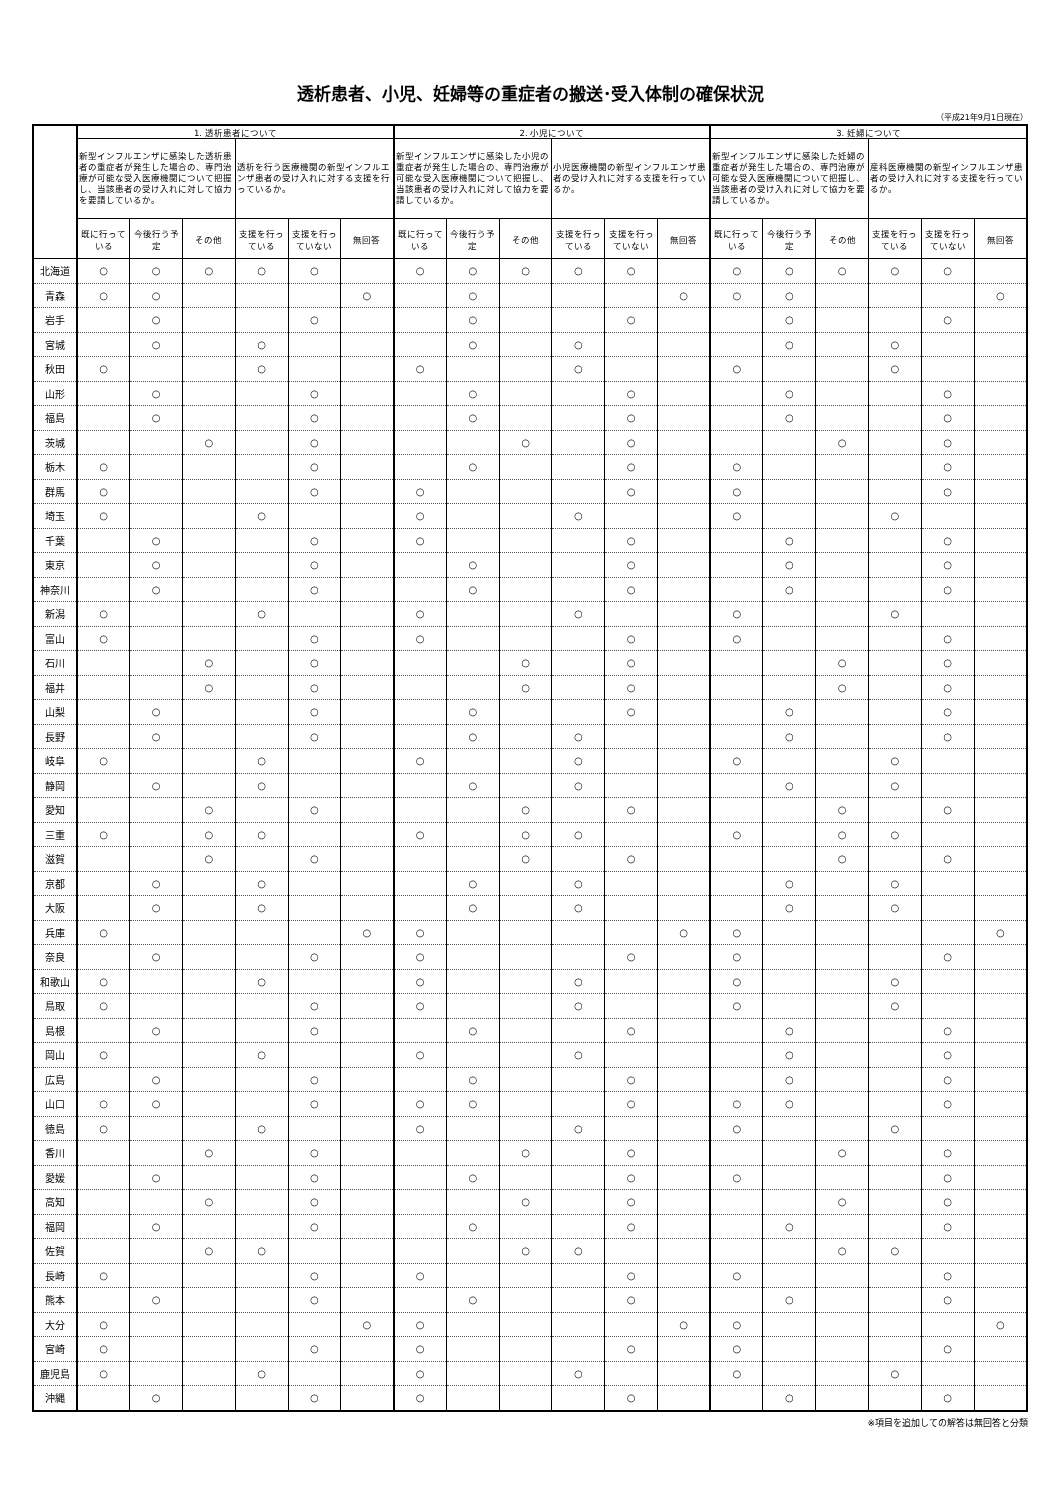透析患者、小児、妊婦等の重症者の搬送･受入体制の確保状況
（平成21年9月1日現在）
| | 1. 透析患者について | | | | | | 2. 小児について | | | | | | 3. 妊婦について | | | | | |
| --- | --- | --- | --- | --- | --- | --- | --- | --- | --- | --- | --- | --- | --- | --- | --- | --- | --- | --- |
| | 新型インフルエンザに感染した透析患者の重症者が発生した場合の、専門治療が可能な受入医療機関について把握し、当該患者の受け入れに対して協力を要請しているか。 | | | 透析を行う医療機関の新型インフルエンザ患者の受け入れに対する支援を行っているか。 | | | 新型インフルエンザに感染した小児の重症者が発生した場合の、専門治療が可能な受入医療機関について把握し、当該患者の受け入れに対して協力を要請しているか。 | | | 小児医療機関の新型インフルエンザ患者の受け入れに対する支援を行っているか。 | | | 新型インフルエンザに感染した妊婦の重症者が発生した場合の、専門治療が可能な受入医療機関について把握し、当該患者の受け入れに対して協力を要請しているか。 | | | 産科医療機関の新型インフルエンザ患者の受け入れに対する支援を行っているか。 | | |
| | 既に行っている | 今後行う予定 | その他 | 支援を行っている | 支援を行っていない | 無回答 | 既に行っている | 今後行う予定 | その他 | 支援を行っている | 支援を行っていない | 無回答 | 既に行っている | 今後行う予定 | その他 | 支援を行っている | 支援を行っていない | 無回答 |
| 北海道 | ○ | ○ | ○ | ○ | ○ | | ○ | ○ | ○ | ○ | ○ | | ○ | ○ | ○ | ○ | ○ | |
| 青森 | ○ | ○ | | | | ○ | | ○ | | | | ○ | ○ | ○ | | | | ○ |
| 岩手 | | ○ | | | ○ | | | ○ | | | ○ | | | ○ | | | ○ | |
| 宮城 | | ○ | | ○ | | | | ○ | | ○ | | | | ○ | | ○ | | |
| 秋田 | ○ | | | ○ | | | ○ | | | ○ | | | ○ | | | ○ | | |
| 山形 | | ○ | | | ○ | | | ○ | | | ○ | | | ○ | | | ○ | |
| 福島 | | ○ | | | ○ | | | ○ | | | ○ | | | ○ | | | ○ | |
| 茨城 | | | ○ | | ○ | | | | ○ | | ○ | | | | ○ | | ○ | |
| 栃木 | ○ | | | | ○ | | | ○ | | | ○ | | ○ | | | | ○ | |
| 群馬 | ○ | | | | ○ | | ○ | | | | ○ | | ○ | | | | ○ | |
| 埼玉 | ○ | | | ○ | | | ○ | | | ○ | | | ○ | | | ○ | | |
| 千葉 | | ○ | | | ○ | | ○ | | | | ○ | | | ○ | | | ○ | |
| 東京 | | ○ | | | ○ | | | ○ | | | ○ | | | ○ | | | ○ | |
| 神奈川 | | ○ | | | ○ | | | ○ | | | ○ | | | ○ | | | ○ | |
| 新潟 | ○ | | | ○ | | | ○ | | | ○ | | | ○ | | | ○ | | |
| 富山 | ○ | | | | ○ | | ○ | | | | ○ | | ○ | | | | ○ | |
| 石川 | | | ○ | | ○ | | | | ○ | | ○ | | | | ○ | | ○ | |
| 福井 | | | ○ | | ○ | | | | ○ | | ○ | | | | ○ | | ○ | |
| 山梨 | | ○ | | | ○ | | | ○ | | | ○ | | | ○ | | | ○ | |
| 長野 | | ○ | | | ○ | | | ○ | | ○ | | | | ○ | | | ○ | |
| 岐阜 | ○ | | | ○ | | | ○ | | | ○ | | | ○ | | | ○ | | |
| 静岡 | | ○ | | ○ | | | | ○ | | ○ | | | | ○ | | ○ | | |
| 愛知 | | | ○ | | ○ | | | | ○ | | ○ | | | | ○ | | ○ | |
| 三重 | ○ | | ○ | ○ | | | ○ | | ○ | ○ | | | ○ | | ○ | ○ | | |
| 滋賀 | | | ○ | | ○ | | | | ○ | | ○ | | | | ○ | | ○ | |
| 京都 | | ○ | | ○ | | | | ○ | | ○ | | | | ○ | | ○ | | |
| 大阪 | | ○ | | ○ | | | | ○ | | ○ | | | | ○ | | ○ | | |
| 兵庫 | ○ | | | | | ○ | ○ | | | | | ○ | ○ | | | | | ○ |
| 奈良 | | ○ | | | ○ | | ○ | | | | ○ | | ○ | | | | ○ | |
| 和歌山 | ○ | | | ○ | | | ○ | | | ○ | | | ○ | | | ○ | | |
| 鳥取 | ○ | | | | ○ | | ○ | | | ○ | | | ○ | | | ○ | | |
| 島根 | | ○ | | | ○ | | | ○ | | | ○ | | | ○ | | | ○ | |
| 岡山 | ○ | | | ○ | | | ○ | | | ○ | | | | ○ | | | ○ | |
| 広島 | | ○ | | | ○ | | | ○ | | | ○ | | | ○ | | | ○ | |
| 山口 | ○ | ○ | | | ○ | | ○ | ○ | | | ○ | | ○ | ○ | | | ○ | |
| 徳島 | ○ | | | ○ | | | ○ | | | ○ | | | ○ | | | ○ | | |
| 香川 | | | ○ | | ○ | | | | ○ | | ○ | | | | ○ | | ○ | |
| 愛媛 | | ○ | | | ○ | | | ○ | | | ○ | | ○ | | | | ○ | |
| 高知 | | | ○ | | ○ | | | | ○ | | ○ | | | | ○ | | ○ | |
| 福岡 | | ○ | | | ○ | | | ○ | | | ○ | | | ○ | | | ○ | |
| 佐賀 | | | ○ | ○ | | | | | ○ | ○ | | | | | ○ | ○ | | |
| 長崎 | ○ | | | | ○ | | ○ | | | | ○ | | ○ | | | | ○ | |
| 熊本 | | ○ | | | ○ | | | ○ | | | ○ | | | ○ | | | ○ | |
| 大分 | ○ | | | | | ○ | ○ | | | | | ○ | ○ | | | | | ○ |
| 宮崎 | ○ | | | | ○ | | ○ | | | | ○ | | ○ | | | | ○ | |
| 鹿児島 | ○ | | | ○ | | | ○ | | | ○ | | | ○ | | | ○ | | |
| 沖縄 | | ○ | | | ○ | | ○ | | | | ○ | | | ○ | | | ○ | |
※項目を追加しての解答は無回答と分類